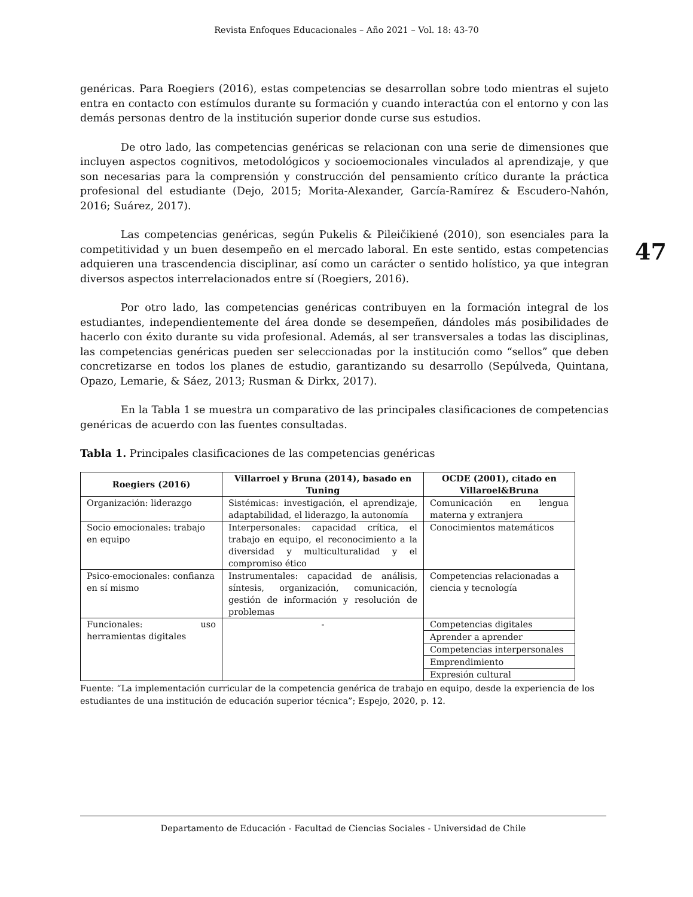Revista Enfoques Educacionales – Año 2021 – Vol. 18: 43-70
47
genéricas. Para Roegiers (2016), estas competencias se desarrollan sobre todo mientras el sujeto entra en contacto con estímulos durante su formación y cuando interactúa con el entorno y con las demás personas dentro de la institución superior donde curse sus estudios.
De otro lado, las competencias genéricas se relacionan con una serie de dimensiones que incluyen aspectos cognitivos, metodológicos y socioemocionales vinculados al aprendizaje, y que son necesarias para la comprensión y construcción del pensamiento crítico durante la práctica profesional del estudiante (Dejo, 2015; Morita-Alexander, García-Ramírez & Escudero-Nahón, 2016; Suárez, 2017).
Las competencias genéricas, según Pukelis & Pileičikiené (2010), son esenciales para la competitividad y un buen desempeño en el mercado laboral. En este sentido, estas competencias adquieren una trascendencia disciplinar, así como un carácter o sentido holístico, ya que integran diversos aspectos interrelacionados entre sí (Roegiers, 2016).
Por otro lado, las competencias genéricas contribuyen en la formación integral de los estudiantes, independientemente del área donde se desempeñen, dándoles más posibilidades de hacerlo con éxito durante su vida profesional. Además, al ser transversales a todas las disciplinas, las competencias genéricas pueden ser seleccionadas por la institución como “sellos” que deben concretizarse en todos los planes de estudio, garantizando su desarrollo (Sepúlveda, Quintana, Opazo, Lemarie, & Sáez, 2013; Rusman & Dirkx, 2017).
En la Tabla 1 se muestra un comparativo de las principales clasificaciones de competencias genéricas de acuerdo con las fuentes consultadas.
Tabla 1. Principales clasificaciones de las competencias genéricas
| Roegiers (2016) | Villarroel y Bruna (2014), basado en Tuning | OCDE (2001), citado en Villaroel&Bruna |
| --- | --- | --- |
| Organización: liderazgo | Sistémicas: investigación, el aprendizaje, adaptabilidad, el liderazgo, la autonomía | Comunicación en lengua materna y extranjera |
| Socio emocionales: trabajo en equipo | Interpersonales: capacidad crítica, el trabajo en equipo, el reconocimiento a la diversidad y multiculturalidad y el compromiso ético | Conocimientos matemáticos |
| Psico-emocionales: confianza en sí mismo | Instrumentales: capacidad de análisis, síntesis, organización, comunicación, gestión de información y resolución de problemas | Competencias relacionadas a ciencia y tecnología |
| Funcionales: uso herramientas digitales | - | Competencias digitales |
| | | Aprender a aprender |
| | | Competencias interpersonales |
| | | Emprendimiento |
| | | Expresión cultural |
Fuente: “La implementación curricular de la competencia genérica de trabajo en equipo, desde la experiencia de los estudiantes de una institución de educación superior técnica”; Espejo, 2020, p. 12.
Departamento de Educación - Facultad de Ciencias Sociales - Universidad de Chile